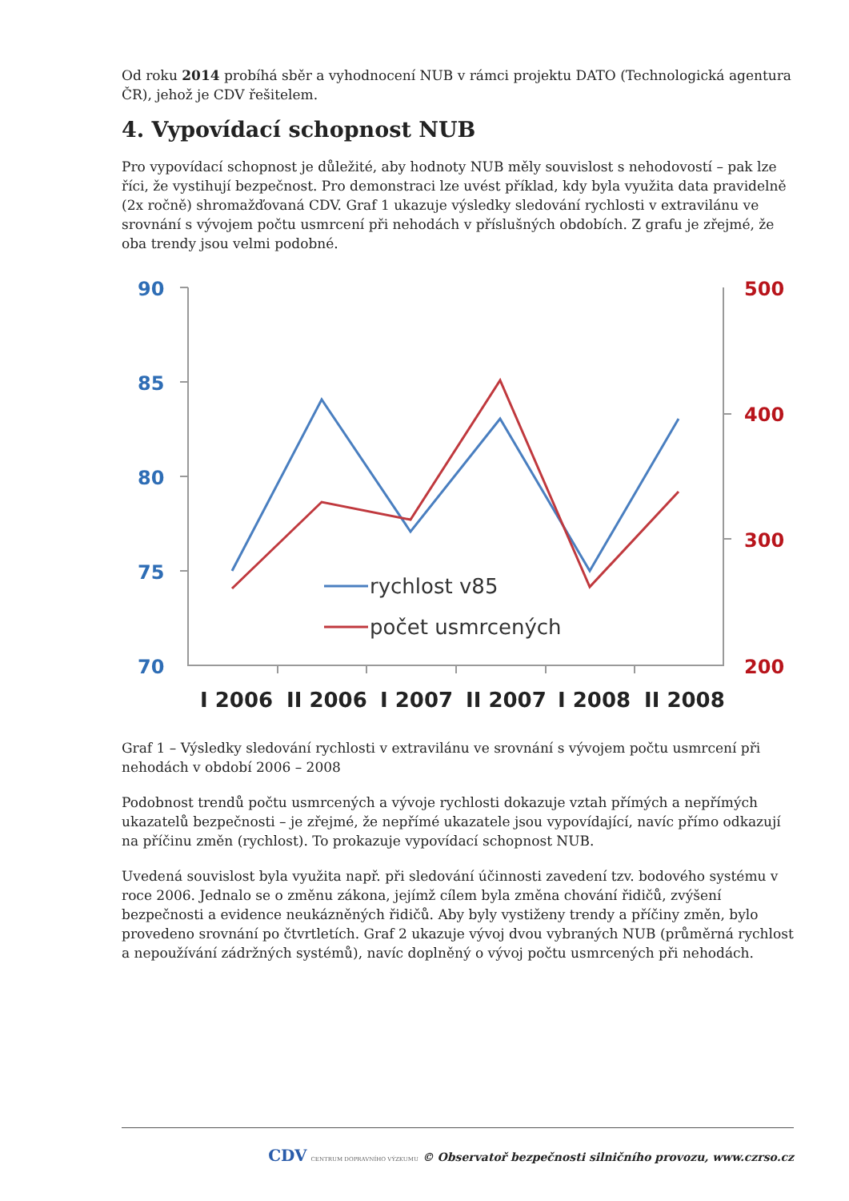Od roku 2014 probíhá sběr a vyhodnocení NUB v rámci projektu DATO (Technologická agentura ČR), jehož je CDV řešitelem.
4. Vypovídací schopnost NUB
Pro vypovídací schopnost je důležité, aby hodnoty NUB měly souvislost s nehodovostí – pak lze říci, že vystihují bezpečnost. Pro demonstraci lze uvést příklad, kdy byla využita data pravidelně (2x ročně) shromažďovaná CDV. Graf 1 ukazuje výsledky sledování rychlosti v extravilánu ve srovnání s vývojem počtu usmrcení při nehodách v příslušných obdobích. Z grafu je zřejmé, že oba trendy jsou velmi podobné.
90
85
80
75
70
500
400
300
200
I 2006
II 2006
I 2007
II 2007
I 2008
II 2008
rychlost v85
počet usmrcených
Graf 1 – Výsledky sledování rychlosti v extravilánu ve srovnání s vývojem počtu usmrcení při nehodách v období 2006 – 2008
Podobnost trendů počtu usmrcených a vývoje rychlosti dokazuje vztah přímých a nepřímých ukazatelů bezpečnosti – je zřejmé, že nepřímé ukazatele jsou vypovídající, navíc přímo odkazují na příčinu změn (rychlost). To prokazuje vypovídací schopnost NUB.
Uvedená souvislost byla využita např. při sledování účinnosti zavedení tzv. bodového systému v roce 2006. Jednalo se o změnu zákona, jejímž cílem byla změna chování řidičů, zvýšení bezpečnosti a evidence neukázněných řidičů. Aby byly vystiženy trendy a příčiny změn, bylo provedeno srovnání po čtvrtletích. Graf 2 ukazuje vývoj dvou vybraných NUB (průměrná rychlost a nepoužívání zádržných systémů), navíc doplněný o vývoj počtu usmrcených při nehodách.
CDV CENTRUM DOPRAVNÍHO VÝZKUMU © Observatoř bezpečnosti silničního provozu, www.czrso.cz